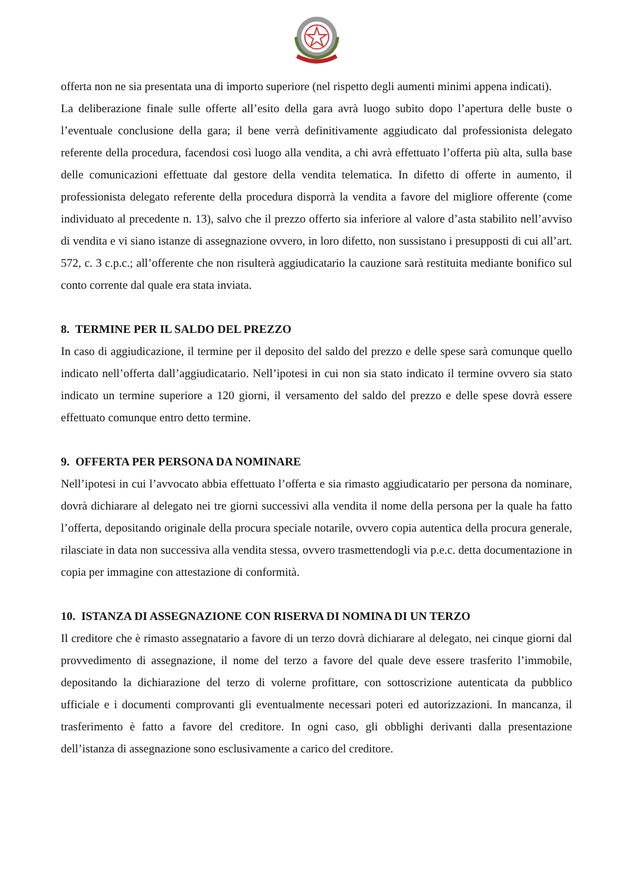offerta non ne sia presentata una di importo superiore (nel rispetto degli aumenti minimi appena indicati).
La deliberazione finale sulle offerte all’esito della gara avrà luogo subito dopo l’apertura delle buste o l’eventuale conclusione della gara; il bene verrà definitivamente aggiudicato dal professionista delegato referente della procedura, facendosi così luogo alla vendita, a chi avrà effettuato l’offerta più alta, sulla base delle comunicazioni effettuate dal gestore della vendita telematica. In difetto di offerte in aumento, il professionista delegato referente della procedura disporrà la vendita a favore del migliore offerente (come individuato al precedente n. 13), salvo che il prezzo offerto sia inferiore al valore d’asta stabilito nell’avviso di vendita e vi siano istanze di assegnazione ovvero, in loro difetto, non sussistano i presupposti di cui all’art. 572, c. 3 c.p.c.; all’offerente che non risulterà aggiudicatario la cauzione sarà restituita mediante bonifico sul conto corrente dal quale era stata inviata.
8. TERMINE PER IL SALDO DEL PREZZO
In caso di aggiudicazione, il termine per il deposito del saldo del prezzo e delle spese sarà comunque quello indicato nell’offerta dall’aggiudicatario. Nell’ipotesi in cui non sia stato indicato il termine ovvero sia stato indicato un termine superiore a 120 giorni, il versamento del saldo del prezzo e delle spese dovrà essere effettuato comunque entro detto termine.
9. OFFERTA PER PERSONA DA NOMINARE
Nell’ipotesi in cui l’avvocato abbia effettuato l’offerta e sia rimasto aggiudicatario per persona da nominare, dovrà dichiarare al delegato nei tre giorni successivi alla vendita il nome della persona per la quale ha fatto l’offerta, depositando originale della procura speciale notarile, ovvero copia autentica della procura generale, rilasciate in data non successiva alla vendita stessa, ovvero trasmettendogli via p.e.c. detta documentazione in copia per immagine con attestazione di conformità.
10. ISTANZA DI ASSEGNAZIONE CON RISERVA DI NOMINA DI UN TERZO
Il creditore che è rimasto assegnatario a favore di un terzo dovrà dichiarare al delegato, nei cinque giorni dal provvedimento di assegnazione, il nome del terzo a favore del quale deve essere trasferito l’immobile, depositando la dichiarazione del terzo di volerne profittare, con sottoscrizione autenticata da pubblico ufficiale e i documenti comprovanti gli eventualmente necessari poteri ed autorizzazioni. In mancanza, il trasferimento è fatto a favore del creditore. In ogni caso, gli obblighi derivanti dalla presentazione dell’istanza di assegnazione sono esclusivamente a carico del creditore.